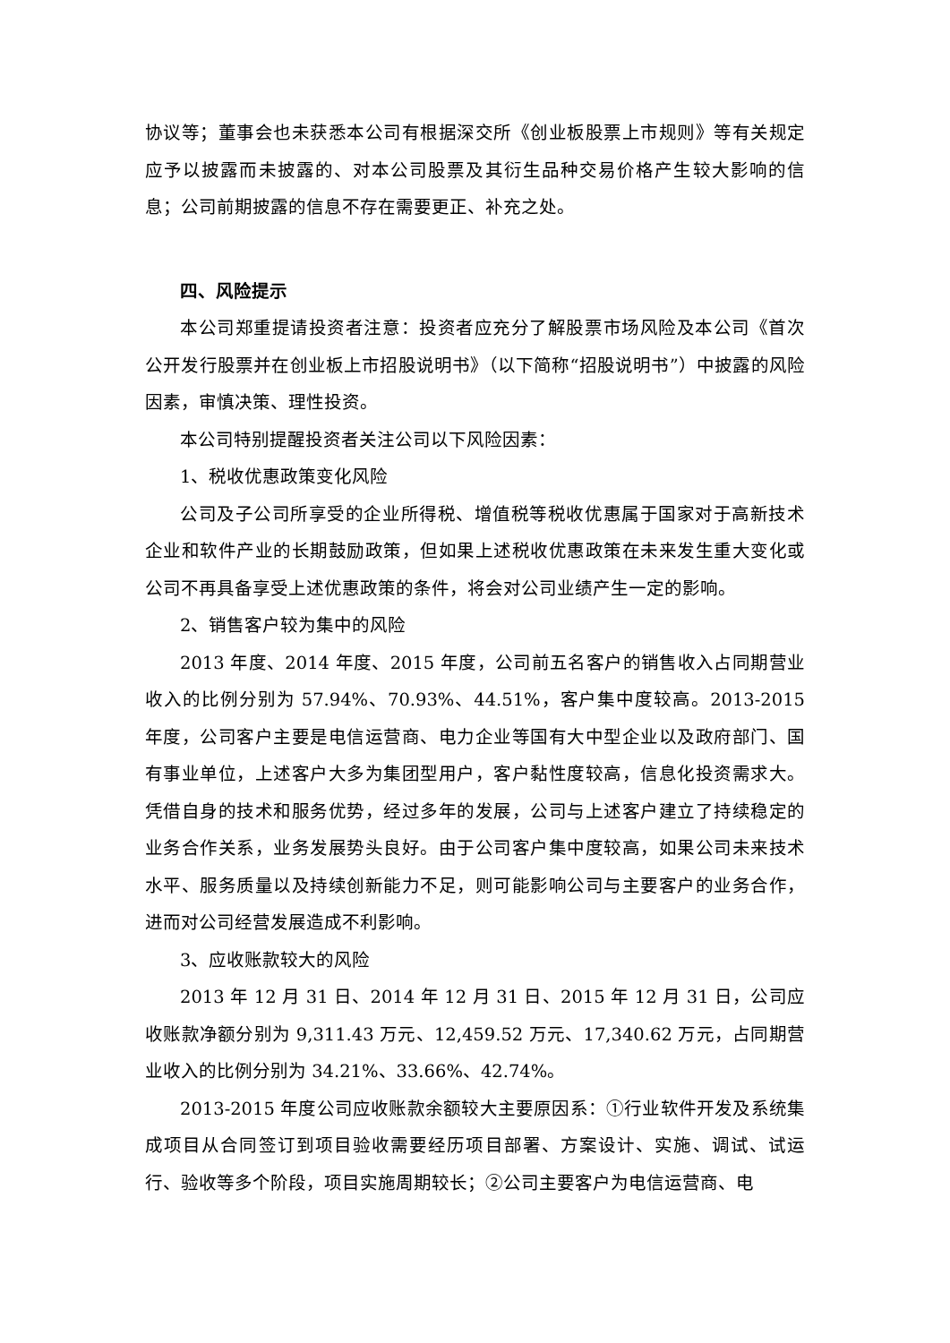协议等；董事会也未获悉本公司有根据深交所《创业板股票上市规则》等有关规定应予以披露而未披露的、对本公司股票及其衍生品种交易价格产生较大影响的信息；公司前期披露的信息不存在需要更正、补充之处。
四、风险提示
本公司郑重提请投资者注意：投资者应充分了解股票市场风险及本公司《首次公开发行股票并在创业板上市招股说明书》（以下简称“招股说明书”）中披露的风险因素，审慎决策、理性投资。
本公司特别提醒投资者关注公司以下风险因素：
1、税收优惠政策变化风险
公司及子公司所享受的企业所得税、增值税等税收优惠属于国家对于高新技术企业和软件产业的长期鼓励政策，但如果上述税收优惠政策在未来发生重大变化或公司不再具备享受上述优惠政策的条件，将会对公司业绩产生一定的影响。
2、销售客户较为集中的风险
2013 年度、2014 年度、2015 年度，公司前五名客户的销售收入占同期营业收入的比例分别为 57.94%、70.93%、44.51%，客户集中度较高。2013-2015 年度，公司客户主要是电信运营商、电力企业等国有大中型企业以及政府部门、国有事业单位，上述客户大多为集团型用户，客户黏性度较高，信息化投资需求大。凭借自身的技术和服务优势，经过多年的发展，公司与上述客户建立了持续稳定的业务合作关系，业务发展势头良好。由于公司客户集中度较高，如果公司未来技术水平、服务质量以及持续创新能力不足，则可能影响公司与主要客户的业务合作，进而对公司经营发展造成不利影响。
3、应收账款较大的风险
2013 年 12 月 31 日、2014 年 12 月 31 日、2015 年 12 月 31 日，公司应收账款净额分别为 9,311.43 万元、12,459.52 万元、17,340.62 万元，占同期营业收入的比例分别为 34.21%、33.66%、42.74%。
2013-2015 年度公司应收账款余额较大主要原因系：①行业软件开发及系统集成项目从合同签订到项目验收需要经历项目部署、方案设计、实施、调试、试运行、验收等多个阶段，项目实施周期较长；②公司主要客户为电信运营商、电